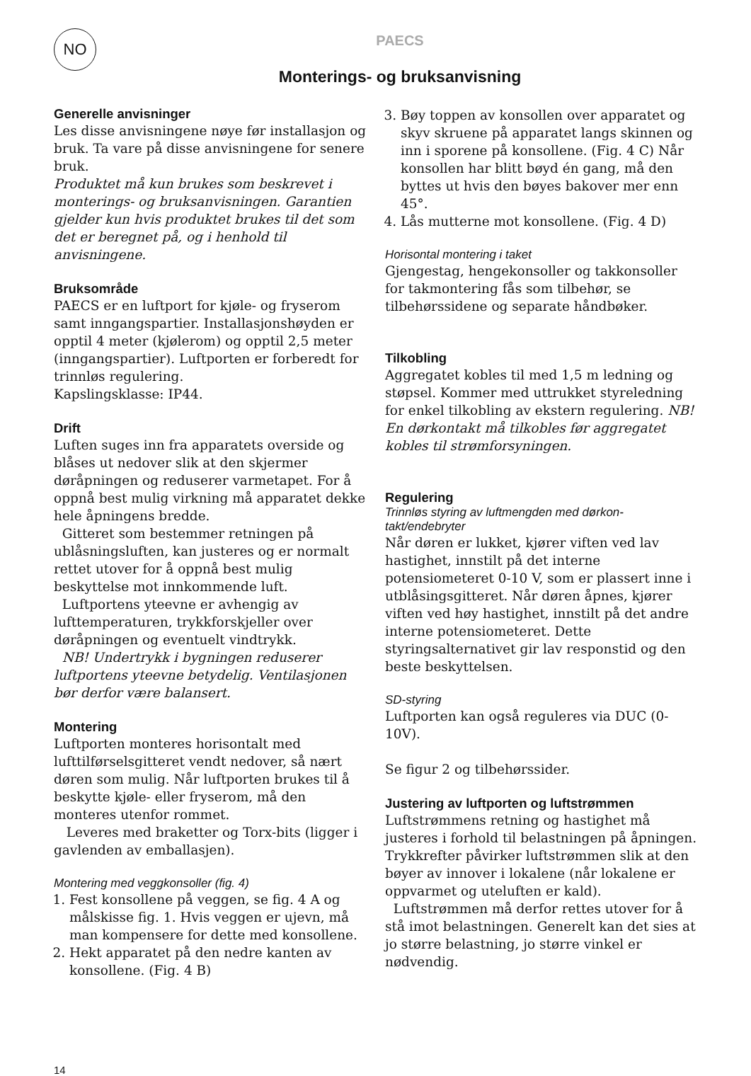NO
PAECS
Monterings- og bruksanvisning
Generelle anvisninger
Les disse anvisningene nøye før installasjon og bruk. Ta vare på disse anvisningene for senere bruk.
Produktet må kun brukes som beskrevet i monterings- og bruksanvisningen. Garantien gjelder kun hvis produktet brukes til det som det er beregnet på, og i henhold til anvisningene.
Bruksområde
PAECS er en luftport for kjøle- og fryserom samt inngangspartier. Installasjonshøyden er opptil 4 meter (kjølerom) og opptil 2,5 meter (inngangspartier). Luftporten er forberedt for trinnløs regulering.
Kapslingsklasse: IP44.
Drift
Luften suges inn fra apparatets overside og blåses ut nedover slik at den skjermer døråpningen og reduserer varmetapet. For å oppnå best mulig virkning må apparatet dekke hele åpningens bredde.
Gitteret som bestemmer retningen på ublåsningsluften, kan justeres og er normalt rettet utover for å oppnå best mulig beskyttelse mot innkommende luft.
Luftportens yteevne er avhengig av lufttemperaturen, trykkforskjeller over døråpningen og eventuelt vindtrykk.
NB! Undertrykk i bygningen reduserer luftportens yteevne betydelig. Ventilasjonen bør derfor være balansert.
Montering
Luftporten monteres horisontalt med lufttilførselsgitteret vendt nedover, så nært døren som mulig. Når luftporten brukes til å beskytte kjøle- eller fryserom, må den monteres utenfor rommet.
Leveres med braketter og Torx-bits (ligger i gavlenden av emballasjen).
Montering med veggkonsoller (fig. 4)
1. Fest konsollene på veggen, se fig. 4 A og målskisse fig. 1. Hvis veggen er ujevn, må man kompensere for dette med konsollene.
2. Hekt apparatet på den nedre kanten av konsollene. (Fig. 4 B)
14
3. Bøy toppen av konsollen over apparatet og skyv skruene på apparatet langs skinnen og inn i sporene på konsollene. (Fig. 4 C) Når konsollen har blitt bøyd én gang, må den byttes ut hvis den bøyes bakover mer enn 45°.
4. Lås mutterne mot konsollene. (Fig. 4 D)
Horisontal montering i taket
Gjengestag, hengekonsoller og takkonsoller for takmontering fås som tilbehør, se tilbehørssidene og separate håndbøker.
Tilkobling
Aggregatet kobles til med 1,5 m ledning og støpsel. Kommer med uttrukket styreledning for enkel tilkobling av ekstern regulering. NB! En dørkontakt må tilkobles før aggregatet kobles til strømforsyningen.
Regulering
Trinnløs styring av luftmengden med dørkon-takt/endebryter
Når døren er lukket, kjører viften ved lav hastighet, innstilt på det interne potensiometeret 0-10 V, som er plassert inne i utblåsingsgitteret. Når døren åpnes, kjører viften ved høy hastighet, innstilt på det andre interne potensiometeret. Dette styringsalternativet gir lav responstid og den beste beskyttelsen.
SD-styring
Luftporten kan også reguleres via DUC (0-10V).
Se figur 2 og tilbehørssider.
Justering av luftporten og luftstrømmen
Luftstrømmens retning og hastighet må justeres i forhold til belastningen på åpningen. Trykkrefter påvirker luftstrømmen slik at den bøyer av innover i lokalene (når lokalene er oppvarmet og uteluften er kald).
Luftstrømmen må derfor rettes utover for å stå imot belastningen. Generelt kan det sies at jo større belastning, jo større vinkel er nødvendig.